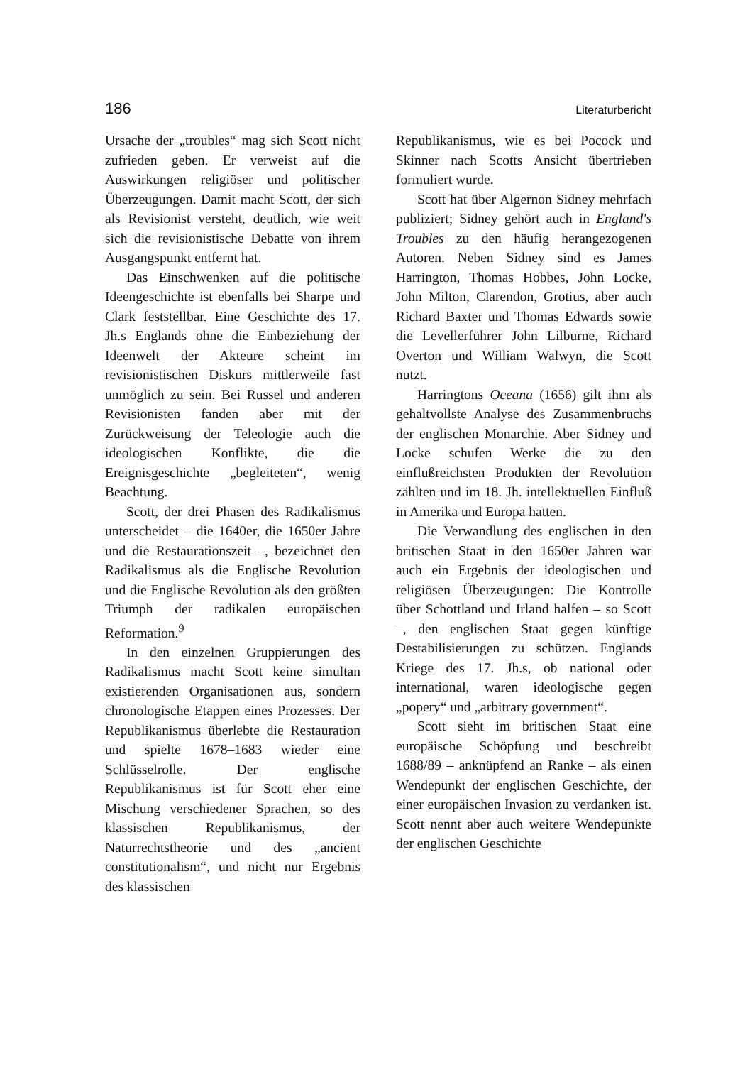186 Literaturbericht
Ursache der „troubles“ mag sich Scott nicht zufrieden geben. Er verweist auf die Auswirkungen religiöser und politischer Überzeugungen. Damit macht Scott, der sich als Revisionist versteht, deutlich, wie weit sich die revisionistische Debatte von ihrem Ausgangspunkt entfernt hat.
Das Einschwenken auf die politische Ideengeschichte ist ebenfalls bei Sharpe und Clark feststellbar. Eine Geschichte des 17. Jh.s Englands ohne die Einbeziehung der Ideenwelt der Akteure scheint im revisionistischen Diskurs mittlerweile fast unmöglich zu sein. Bei Russel und anderen Revisionisten fanden aber mit der Zurückweisung der Teleologie auch die ideologischen Konflikte, die die Ereignisgeschichte „begleiteten“, wenig Beachtung.
Scott, der drei Phasen des Radikalismus unterscheidet – die 1640er, die 1650er Jahre und die Restaurationszeit –, bezeichnet den Radikalismus als die Englische Revolution und die Englische Revolution als den größten Triumph der radikalen europäischen Reformation.<sup>9</sup>
In den einzelnen Gruppierungen des Radikalismus macht Scott keine simultan existierenden Organisationen aus, sondern chronologische Etappen eines Prozesses. Der Republikanismus überlebte die Restauration und spielte 1678–1683 wieder eine Schlüsselrolle. Der englische Republikanismus ist für Scott eher eine Mischung verschiedener Sprachen, so des klassischen Republikanismus, der Naturrechtstheorie und des „ancient constitutionalism“, und nicht nur Ergebnis des klassischen
Republikanismus, wie es bei Pocock und Skinner nach Scotts Ansicht übertrieben formuliert wurde.
Scott hat über Algernon Sidney mehrfach publiziert; Sidney gehört auch in England's Troubles zu den häufig herangezogenen Autoren. Neben Sidney sind es James Harrington, Thomas Hobbes, John Locke, John Milton, Clarendon, Grotius, aber auch Richard Baxter und Thomas Edwards sowie die Levellerführer John Lilburne, Richard Overton und William Walwyn, die Scott nutzt.
Harringtons Oceana (1656) gilt ihm als gehaltvollste Analyse des Zusammenbruchs der englischen Monarchie. Aber Sidney und Locke schufen Werke die zu den einflußreichsten Produkten der Revolution zählten und im 18. Jh. intellektuellen Einfluß in Amerika und Europa hatten.
Die Verwandlung des englischen in den britischen Staat in den 1650er Jahren war auch ein Ergebnis der ideologischen und religiösen Überzeugungen: Die Kontrolle über Schottland und Irland halfen – so Scott –, den englischen Staat gegen künftige Destabilisierungen zu schützen. Englands Kriege des 17. Jh.s, ob national oder international, waren ideologische gegen „popery“ und „arbitrary government“.
Scott sieht im britischen Staat eine europäische Schöpfung und beschreibt 1688/89 – anknüpfend an Ranke – als einen Wendepunkt der englischen Geschichte, der einer europäischen Invasion zu verdanken ist. Scott nennt aber auch weitere Wendepunkte der englischen Geschichte